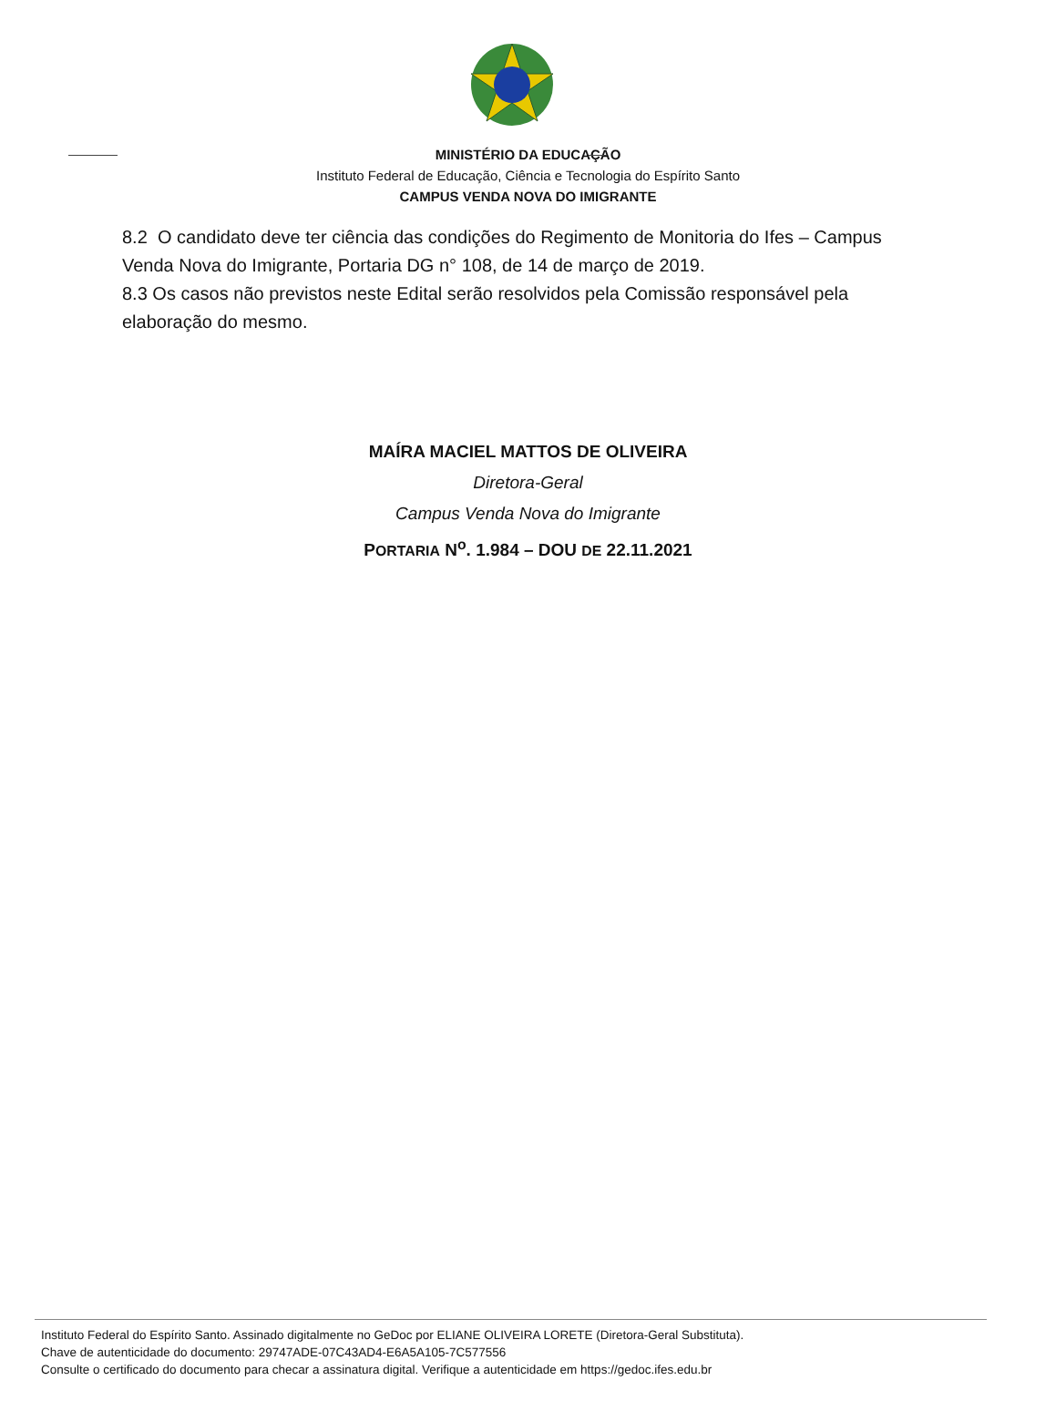MINISTÉRIO DA EDUCAÇÃO
Instituto Federal de Educação, Ciência e Tecnologia do Espírito Santo
CAMPUS VENDA NOVA DO IMIGRANTE
8.2 O candidato deve ter ciência das condições do Regimento de Monitoria do Ifes – Campus Venda Nova do Imigrante, Portaria DG n° 108, de 14 de março de 2019.
8.3 Os casos não previstos neste Edital serão resolvidos pela Comissão responsável pela elaboração do mesmo.
MAÍRA MACIEL MATTOS DE OLIVEIRA
Diretora-Geral
Campus Venda Nova do Imigrante
PORTARIA N<sup>o</sup>. 1.984 – DOU DE 22.11.2021
Instituto Federal do Espírito Santo. Assinado digitalmente no GeDoc por ELIANE OLIVEIRA LORETE (Diretora-Geral Substituta).
Chave de autenticidade do documento: 29747ADE-07C43AD4-E6A5A105-7C577556
Consulte o certificado do documento para checar a assinatura digital. Verifique a autenticidade em https://gedoc.ifes.edu.br